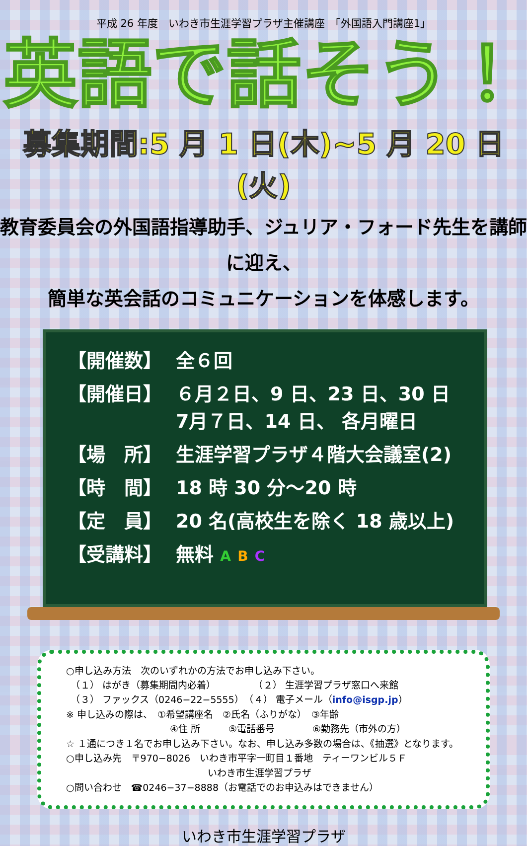平成 26 年度　いわき市生涯学習プラザ主催講座　「外国語入門講座1」
英語で話そう！
募集期間:5 月 1 日(木)~5 月 20 日(火)
教育委員会の外国語指導助手、ジュリア・フォード先生を講師に迎え、
簡単な英会話のコミュニケーションを体感します。
| 【開催数】 | 全６回 |
| 【開催日】 | ６月２日、9 日、23 日、30 日 7月７日、14 日、 各月曜日 |
| 【場 所】 | 生涯学習プラザ４階大会議室(2) |
| 【時 間】 | 18 時 30 分～20 時 |
| 【定 員】 | 20 名(高校生を除く 18 歳以上) |
| 【受講料】 | 無料 A B C |
○申し込み方法　次のいずれかの方法でお申し込み下さい。
　（１） はがき（募集期間内必着）　　　　　（２） 生涯学習プラザ窓口へ来館
　（３） ファックス（0246−22−5555）　（４） 電子メール（info@isgp.jp）
※ 申し込みの際は、　①希望講座名　②氏名（ふりがな）　③年齢
　　　　　　　　　　　④住 所　　　⑤電話番号　　　　⑥勤務先（市外の方）
☆ １通につき１名でお申し込み下さい。なお、申し込み多数の場合は、《抽選》となります。
○申し込み先　〒970−8026　いわき市平字一町目１番地　ティーワンビル５Ｆ
　　　　　　　　　　　　　　　いわき市生涯学習プラザ
○問い合わせ　☎0246−37−8888（お電話でのお申込みはできません）
いわき市生涯学習プラザ